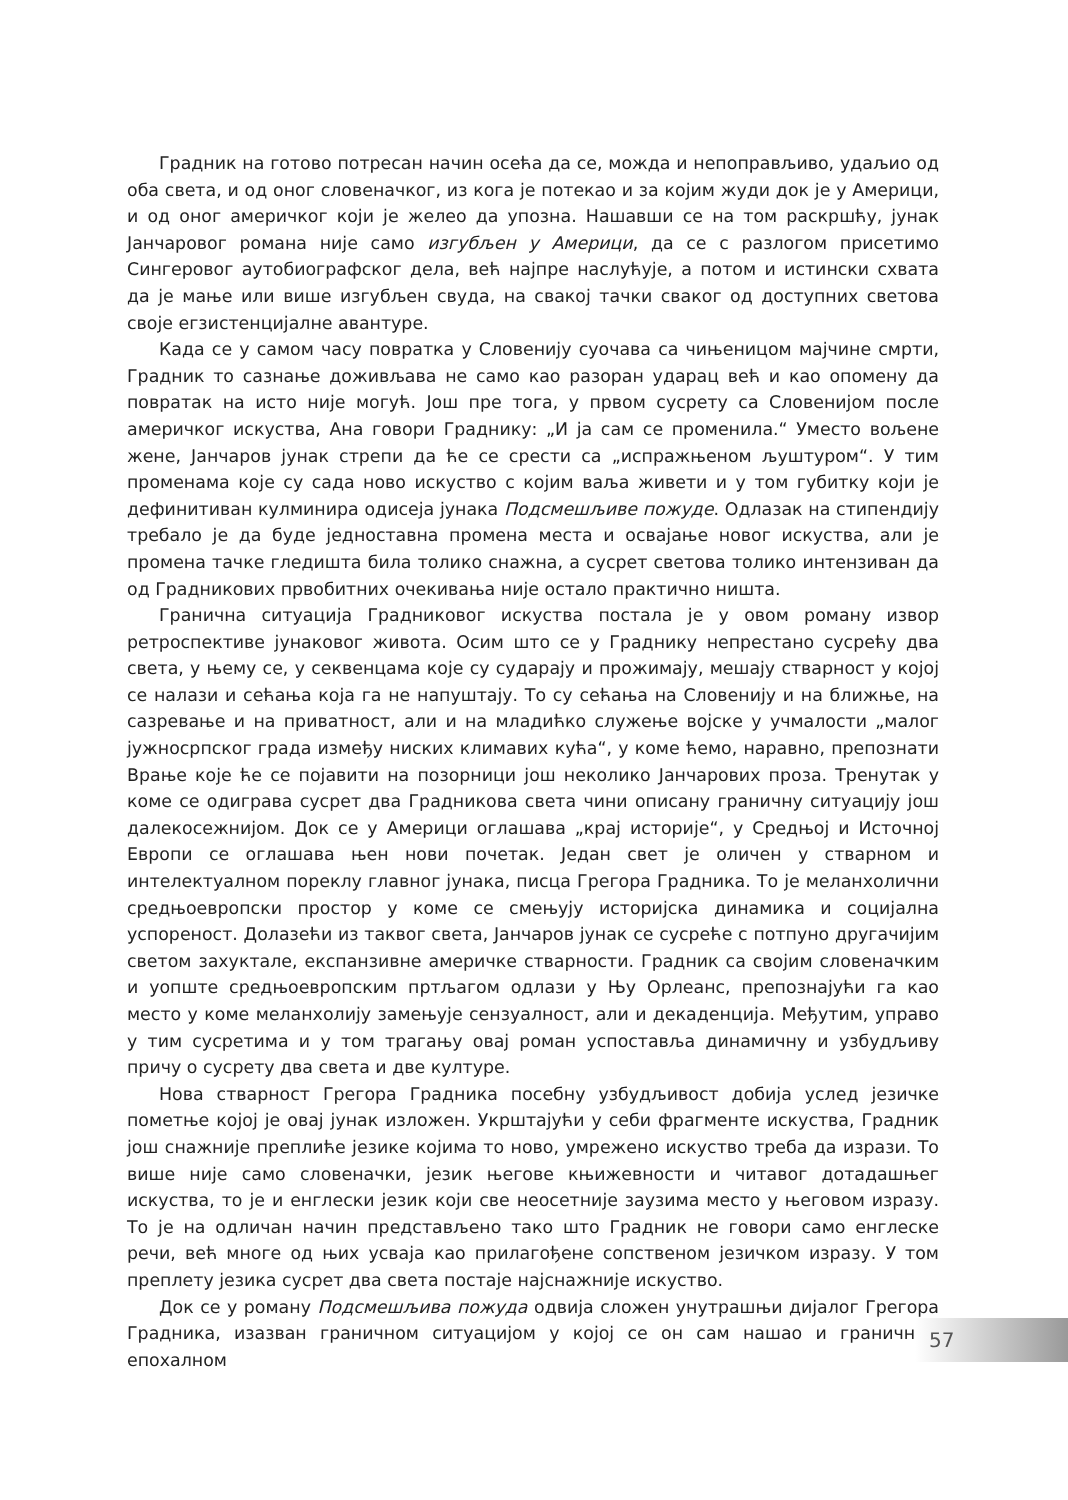Градник на готово потресан начин осећа да се, можда и непоправљиво, удаљио од оба света, и од оног словеначког, из кога је потекао и за којим жуди док је у Америци, и од оног америчког који је желео да упозна. Нашавши се на том раскршћу, јунак Јанчаровог романа није само изгубљен у Америци, да се с разлогом присетимо Сингеровог аутобиографског дела, већ најпре наслућује, а потом и истински схвата да је мање или више изгубљен свуда, на свакој тачки сваког од доступних светова своје егзистенцијалне авантуре.
Када се у самом часу повратка у Словенију суочава са чињеницом мајчине смрти, Градник то сазнање доживљава не само као разоран ударац већ и као опомену да повратак на исто није могућ. Још пре тога, у првом сусрету са Словенијом после америчког искуства, Ана говори Граднику: „И ја сам се променила.“ Уместо вољене жене, Јанчаров јунак стрепи да ће се срести са „испражњеном љуштуром“. У тим променама које су сада ново искуство с којим ваља живети и у том губитку који је дефинитиван кулминира одисеја јунака Подсмешљиве пожуде. Одлазак на стипендију требало је да буде једноставна промена места и освајање новог искуства, али је промена тачке гледишта била толико снажна, а сусрет светова толико интензиван да од Градникових првобитних очекивања није остало практично ништа.
Гранична ситуација Градниковог искуства постала је у овом роману извор ретроспективе јунаковог живота. Осим што се у Граднику непрестано сусрећу два света, у њему се, у секвенцама које су сударају и прожимају, мешају стварност у којој се налази и сећања која га не напуштају. То су сећања на Словенију и на ближње, на сазревање и на приватност, али и на младићко служење војске у учмалости „малог јужносрпског града између ниских климавих кућа“, у коме ћемо, наравно, препознати Врање које ће се појавити на позорници још неколико Јанчарових проза. Тренутак у коме се одиграва сусрет два Градникова света чини описану граничну ситуацију још далекосежнијом. Док се у Америци оглашава „крај историје“, у Средњој и Источној Европи се оглашава њен нови почетак. Један свет је оличен у стварном и интелектуалном пореклу главног јунака, писца Грегора Градника. То је меланхолични средњоевропски простор у коме се смењују историјска динамика и социјална успореност. Долазећи из таквог света, Јанчаров јунак се сусреће с потпуно другачијим светом захуктале, експанзивне америчке стварности. Градник са својим словеначким и уопште средњоевропским пртљагом одлази у Њу Орлеанс, препознајући га као место у коме меланхолију замењује сензуалност, али и декаденција. Међутим, управо у тим сусретима и у том трагању овај роман успоставља динамичну и узбудљиву причу о сусрету два света и две културе.
Нова стварност Грегора Градника посебну узбудљивост добија услед језичке пометње којој је овај јунак изложен. Укрштајући у себи фрагменте искуства, Градник још снажније преплиће језике којима то ново, умрежено искуство треба да изрази. То више није само словеначки, језик његове књижевности и читавог дотадашњег искуства, то је и енглески језик који све неосетније заузима место у његовом изразу. То је на одличан начин представљено тако што Градник не говори само енглеске речи, већ многе од њих усваја као прилагођене сопственом језичком изразу. У том преплету језика сусрет два света постаје најснажније искуство.
Док се у роману Подсмешљива пожуда одвија сложен унутрашњи дијалог Грегора Градника, изазван граничном ситуацијом у којој се он сам нашао и граничном епохалном
57